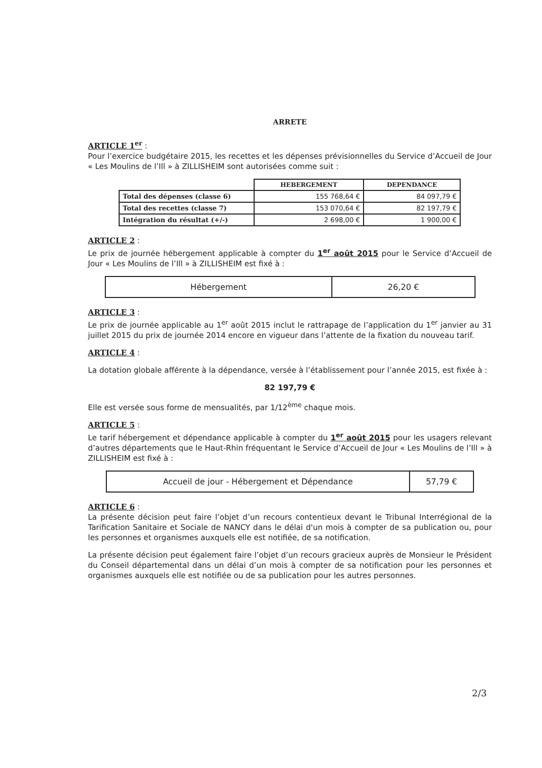ARRETE
ARTICLE 1<sup>er</sup> :
Pour l’exercice budgétaire 2015, les recettes et les dépenses prévisionnelles du Service d’Accueil de Jour « Les Moulins de l’Ill » à ZILLISHEIM sont autorisées comme suit :
| | HEBERGEMENT | DEPENDANCE |
| --- | --- | --- |
| Total des dépenses (classe 6) | 155 768,64 € | 84 097,79 € |
| Total des recettes (classe 7) | 153 070,64 € | 82 197,79 € |
| Intégration du résultat (+/-) | 2 698,00 € | 1 900,00 € |
ARTICLE 2 :
Le prix de journée hébergement applicable à compter du 1<sup>er</sup> août 2015 pour le Service d’Accueil de Jour « Les Moulins de l’Ill » à ZILLISHEIM est fixé à :
| Hébergement | 26,20 € |
ARTICLE 3 :
Le prix de journée applicable au 1<sup>er</sup> août 2015 inclut le rattrapage de l’application du 1<sup>er</sup> janvier au 31 juillet 2015 du prix de journée 2014 encore en vigueur dans l’attente de la fixation du nouveau tarif.
ARTICLE 4 :
La dotation globale afférente à la dépendance, versée à l’établissement pour l’année 2015, est fixée à :
82 197,79 €
Elle est versée sous forme de mensualités, par 1/12<sup>ème</sup> chaque mois.
ARTICLE 5 :
Le tarif hébergement et dépendance applicable à compter du 1<sup>er</sup> août 2015 pour les usagers relevant d’autres départements que le Haut-Rhin fréquentant le Service d’Accueil de Jour « Les Moulins de l’Ill » à ZILLISHEIM est fixé à :
| Accueil de jour - Hébergement et Dépendance | 57,79 € |
ARTICLE 6 :
La présente décision peut faire l’objet d’un recours contentieux devant le Tribunal Interrégional de la Tarification Sanitaire et Sociale de NANCY dans le délai d'un mois à compter de sa publication ou, pour les personnes et organismes auxquels elle est notifiée, de sa notification.
La présente décision peut également faire l’objet d’un recours gracieux auprès de Monsieur le Président du Conseil départemental dans un délai d’un mois à compter de sa notification pour les personnes et organismes auxquels elle est notifiée ou de sa publication pour les autres personnes.
2/3